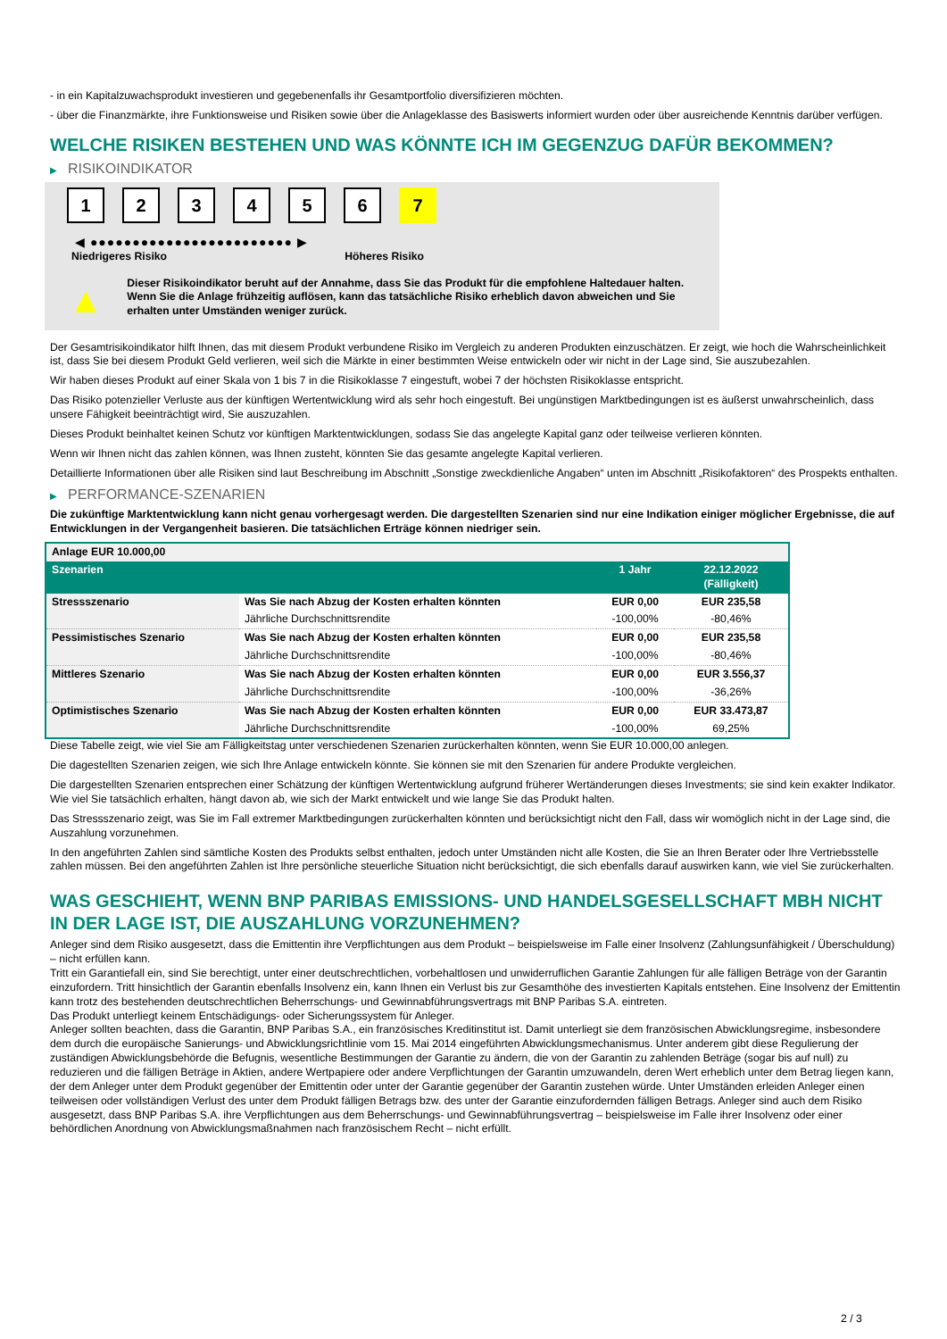- in ein Kapitalzuwachsprodukt investieren und gegebenenfalls ihr Gesamtportfolio diversifizieren möchten.
- über die Finanzmärkte, ihre Funktionsweise und Risiken sowie über die Anlageklasse des Basiswerts informiert wurden oder über ausreichende Kenntnis darüber verfügen.
WELCHE RISIKEN BESTEHEN UND WAS KÖNNTE ICH IM GEGENZUG DAFÜR BEKOMMEN?
▶ RISIKOINDIKATOR
1 2 3 4 5 6 7
◀ ●●●●●●●●●●●●●●●●●●●●●●●● ▶
Niedrigeres Risiko Höheres Risiko
▲
Dieser Risikoindikator beruht auf der Annahme, dass Sie das Produkt für die empfohlene Haltedauer halten.
Wenn Sie die Anlage frühzeitig auflösen, kann das tatsächliche Risiko erheblich davon abweichen und Sie erhalten unter Umständen weniger zurück.
Der Gesamtrisikoindikator hilft Ihnen, das mit diesem Produkt verbundene Risiko im Vergleich zu anderen Produkten einzuschätzen. Er zeigt, wie hoch die Wahrscheinlichkeit ist, dass Sie bei diesem Produkt Geld verlieren, weil sich die Märkte in einer bestimmten Weise entwickeln oder wir nicht in der Lage sind, Sie auszubezahlen.
Wir haben dieses Produkt auf einer Skala von 1 bis 7 in die Risikoklasse 7 eingestuft, wobei 7 der höchsten Risikoklasse entspricht.
Das Risiko potenzieller Verluste aus der künftigen Wertentwicklung wird als sehr hoch eingestuft. Bei ungünstigen Marktbedingungen ist es äußerst unwahrscheinlich, dass unsere Fähigkeit beeinträchtigt wird, Sie auszuzahlen.
Dieses Produkt beinhaltet keinen Schutz vor künftigen Marktentwicklungen, sodass Sie das angelegte Kapital ganz oder teilweise verlieren könnten.
Wenn wir Ihnen nicht das zahlen können, was Ihnen zusteht, könnten Sie das gesamte angelegte Kapital verlieren.
Detaillierte Informationen über alle Risiken sind laut Beschreibung im Abschnitt „Sonstige zweckdienliche Angaben“ unten im Abschnitt „Risikofaktoren“ des Prospekts enthalten.
▶ PERFORMANCE-SZENARIEN
Die zukünftige Marktentwicklung kann nicht genau vorhergesagt werden. Die dargestellten Szenarien sind nur eine Indikation einiger möglicher Ergebnisse, die auf Entwicklungen in der Vergangenheit basieren. Die tatsächlichen Erträge können niedriger sein.
| Anlage EUR 10.000,00 | | | |
| --- | --- | --- | --- |
| Szenarien | | 1 Jahr | 22.12.2022 (Fälligkeit) |
| Stressszenario | Was Sie nach Abzug der Kosten erhalten könnten | EUR 0,00 | EUR 235,58 |
| | Jährliche Durchschnittsrendite | -100,00% | -80,46% |
| Pessimistisches Szenario | Was Sie nach Abzug der Kosten erhalten könnten | EUR 0,00 | EUR 235,58 |
| | Jährliche Durchschnittsrendite | -100,00% | -80,46% |
| Mittleres Szenario | Was Sie nach Abzug der Kosten erhalten könnten | EUR 0,00 | EUR 3.556,37 |
| | Jährliche Durchschnittsrendite | -100,00% | -36,26% |
| Optimistisches Szenario | Was Sie nach Abzug der Kosten erhalten könnten | EUR 0,00 | EUR 33.473,87 |
| | Jährliche Durchschnittsrendite | -100,00% | 69,25% |
Diese Tabelle zeigt, wie viel Sie am Fälligkeitstag unter verschiedenen Szenarien zurückerhalten könnten, wenn Sie EUR 10.000,00 anlegen.
Die dagestellten Szenarien zeigen, wie sich Ihre Anlage entwickeln könnte. Sie können sie mit den Szenarien für andere Produkte vergleichen.
Die dargestellten Szenarien entsprechen einer Schätzung der künftigen Wertentwicklung aufgrund früherer Wertänderungen dieses Investments; sie sind kein exakter Indikator. Wie viel Sie tatsächlich erhalten, hängt davon ab, wie sich der Markt entwickelt und wie lange Sie das Produkt halten.
Das Stressszenario zeigt, was Sie im Fall extremer Marktbedingungen zurückerhalten könnten und berücksichtigt nicht den Fall, dass wir womöglich nicht in der Lage sind, die Auszahlung vorzunehmen.
In den angeführten Zahlen sind sämtliche Kosten des Produkts selbst enthalten, jedoch unter Umständen nicht alle Kosten, die Sie an Ihren Berater oder Ihre Vertriebsstelle zahlen müssen. Bei den angeführten Zahlen ist Ihre persönliche steuerliche Situation nicht berücksichtigt, die sich ebenfalls darauf auswirken kann, wie viel Sie zurückerhalten.
WAS GESCHIEHT, WENN BNP PARIBAS EMISSIONS- UND HANDELSGESELLSCHAFT MBH NICHT IN DER LAGE IST, DIE AUSZAHLUNG VORZUNEHMEN?
Anleger sind dem Risiko ausgesetzt, dass die Emittentin ihre Verpflichtungen aus dem Produkt – beispielsweise im Falle einer Insolvenz (Zahlungsunfähigkeit / Überschuldung) – nicht erfüllen kann.
Tritt ein Garantiefall ein, sind Sie berechtigt, unter einer deutschrechtlichen, vorbehaltlosen und unwiderruflichen Garantie Zahlungen für alle fälligen Beträge von der Garantin einzufordern. Tritt hinsichtlich der Garantin ebenfalls Insolvenz ein, kann Ihnen ein Verlust bis zur Gesamthöhe des investierten Kapitals entstehen. Eine Insolvenz der Emittentin kann trotz des bestehenden deutschrechtlichen Beherrschungs- und Gewinnabführungsvertrags mit BNP Paribas S.A. eintreten.
Das Produkt unterliegt keinem Entschädigungs- oder Sicherungssystem für Anleger.
Anleger sollten beachten, dass die Garantin, BNP Paribas S.A., ein französisches Kreditinstitut ist. Damit unterliegt sie dem französischen Abwicklungsregime, insbesondere dem durch die europäische Sanierungs- und Abwicklungsrichtlinie vom 15. Mai 2014 eingeführten Abwicklungsmechanismus. Unter anderem gibt diese Regulierung der zuständigen Abwicklungsbehörde die Befugnis, wesentliche Bestimmungen der Garantie zu ändern, die von der Garantin zu zahlenden Beträge (sogar bis auf null) zu reduzieren und die fälligen Beträge in Aktien, andere Wertpapiere oder andere Verpflichtungen der Garantin umzuwandeln, deren Wert erheblich unter dem Betrag liegen kann, der dem Anleger unter dem Produkt gegenüber der Emittentin oder unter der Garantie gegenüber der Garantin zustehen würde. Unter Umständen erleiden Anleger einen teilweisen oder vollständigen Verlust des unter dem Produkt fälligen Betrags bzw. des unter der Garantie einzufordernden fälligen Betrags. Anleger sind auch dem Risiko ausgesetzt, dass BNP Paribas S.A. ihre Verpflichtungen aus dem Beherrschungs- und Gewinnabführungsvertrag – beispielsweise im Falle ihrer Insolvenz oder einer behördlichen Anordnung von Abwicklungsmaßnahmen nach französischem Recht – nicht erfüllt.
2 / 3